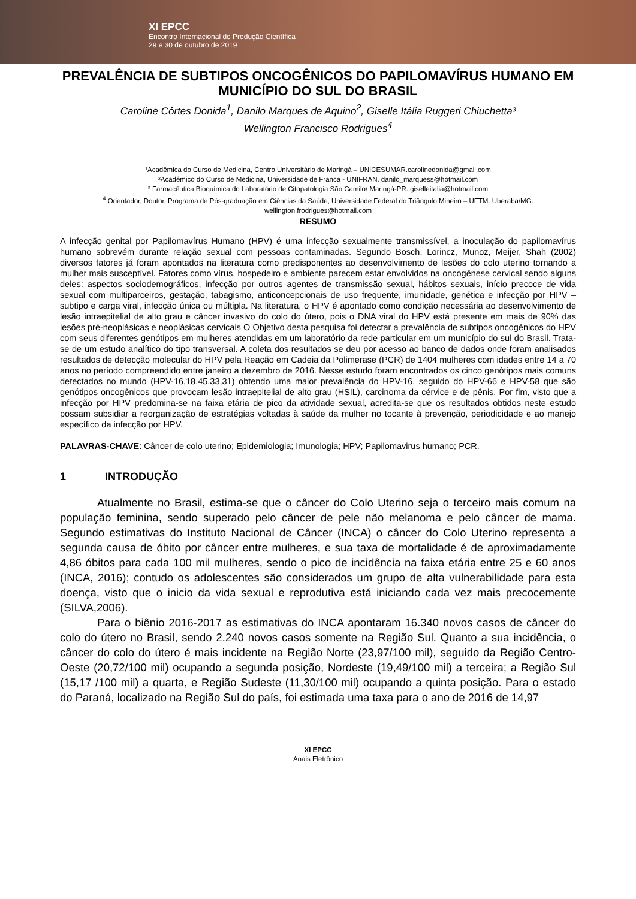XI EPCC
Encontro Internacional de Produção Científica
29 e 30 de outubro de 2019
PREVALÊNCIA DE SUBTIPOS ONCOGÊNICOS DO PAPILOMAVÍRUS HUMANO EM MUNICÍPIO DO SUL DO BRASIL
Caroline Côrtes Donida<sup>1</sup>, Danilo Marques de Aquino<sup>2</sup>, Giselle Itália Ruggeri Chiuchetta³
Wellington Francisco Rodrigues<sup>4</sup>
¹Acadêmica do Curso de Medicina, Centro Universitário de Maringá – UNICESUMAR.carolinedonida@gmail.com
²Acadêmico do Curso de Medicina, Universidade de Franca - UNIFRAN. danilo_marquess@hotmail.com
³ Farmacêutica Bioquímica do Laboratório de Citopatologia São Camilo/ Maringá-PR. giselleitalia@hotmail.com
<sup>4</sup> Orientador, Doutor, Programa de Pós-graduação em Ciências da Saúde, Universidade Federal do Triângulo Mineiro – UFTM. Uberaba/MG. wellington.frodrigues@hotmail.com
RESUMO
A infecção genital por Papilomavírus Humano (HPV) é uma infecção sexualmente transmissível, a inoculação do papilomavírus humano sobrevém durante relação sexual com pessoas contaminadas. Segundo Bosch, Lorincz, Munoz, Meijer, Shah (2002) diversos fatores já foram apontados na literatura como predisponentes ao desenvolvimento de lesões do colo uterino tornando a mulher mais susceptível. Fatores como vírus, hospedeiro e ambiente parecem estar envolvidos na oncogênese cervical sendo alguns deles: aspectos sociodemográficos, infecção por outros agentes de transmissão sexual, hábitos sexuais, início precoce de vida sexual com multiparceiros, gestação, tabagismo, anticoncepcionais de uso frequente, imunidade, genética e infecção por HPV – subtipo e carga viral, infecção única ou múltipla. Na literatura, o HPV é apontado como condição necessária ao desenvolvimento de lesão intraepitelial de alto grau e câncer invasivo do colo do útero, pois o DNA viral do HPV está presente em mais de 90% das lesões pré-neoplásicas e neoplásicas cervicais O Objetivo desta pesquisa foi detectar a prevalência de subtipos oncogênicos do HPV com seus diferentes genótipos em mulheres atendidas em um laboratório da rede particular em um município do sul do Brasil. Trata-se de um estudo analítico do tipo transversal. A coleta dos resultados se deu por acesso ao banco de dados onde foram analisados resultados de detecção molecular do HPV pela Reação em Cadeia da Polimerase (PCR) de 1404 mulheres com idades entre 14 a 70 anos no período compreendido entre janeiro a dezembro de 2016. Nesse estudo foram encontrados os cinco genótipos mais comuns detectados no mundo (HPV-16,18,45,33,31) obtendo uma maior prevalência do HPV-16, seguido do HPV-66 e HPV-58 que são genótipos oncogênicos que provocam lesão intraepitelial de alto grau (HSIL), carcinoma da cérvice e de pênis. Por fim, visto que a infecção por HPV predomina-se na faixa etária de pico da atividade sexual, acredita-se que os resultados obtidos neste estudo possam subsidiar a reorganização de estratégias voltadas à saúde da mulher no tocante à prevenção, periodicidade e ao manejo específico da infecção por HPV.
PALAVRAS-CHAVE: Câncer de colo uterino; Epidemiologia; Imunologia; HPV; Papilomavirus humano; PCR.
1 INTRODUÇÃO
Atualmente no Brasil, estima-se que o câncer do Colo Uterino seja o terceiro mais comum na população feminina, sendo superado pelo câncer de pele não melanoma e pelo câncer de mama. Segundo estimativas do Instituto Nacional de Câncer (INCA) o câncer do Colo Uterino representa a segunda causa de óbito por câncer entre mulheres, e sua taxa de mortalidade é de aproximadamente 4,86 óbitos para cada 100 mil mulheres, sendo o pico de incidência na faixa etária entre 25 e 60 anos (INCA, 2016); contudo os adolescentes são considerados um grupo de alta vulnerabilidade para esta doença, visto que o inicio da vida sexual e reprodutiva está iniciando cada vez mais precocemente (SILVA,2006).
Para o biênio 2016-2017 as estimativas do INCA apontaram 16.340 novos casos de câncer do colo do útero no Brasil, sendo 2.240 novos casos somente na Região Sul. Quanto a sua incidência, o câncer do colo do útero é mais incidente na Região Norte (23,97/100 mil), seguido da Região Centro-Oeste (20,72/100 mil) ocupando a segunda posição, Nordeste (19,49/100 mil) a terceira; a Região Sul (15,17 /100 mil) a quarta, e Região Sudeste (11,30/100 mil) ocupando a quinta posição. Para o estado do Paraná, localizado na Região Sul do país, foi estimada uma taxa para o ano de 2016 de 14,97
XI EPCC
Anais Eletrônico